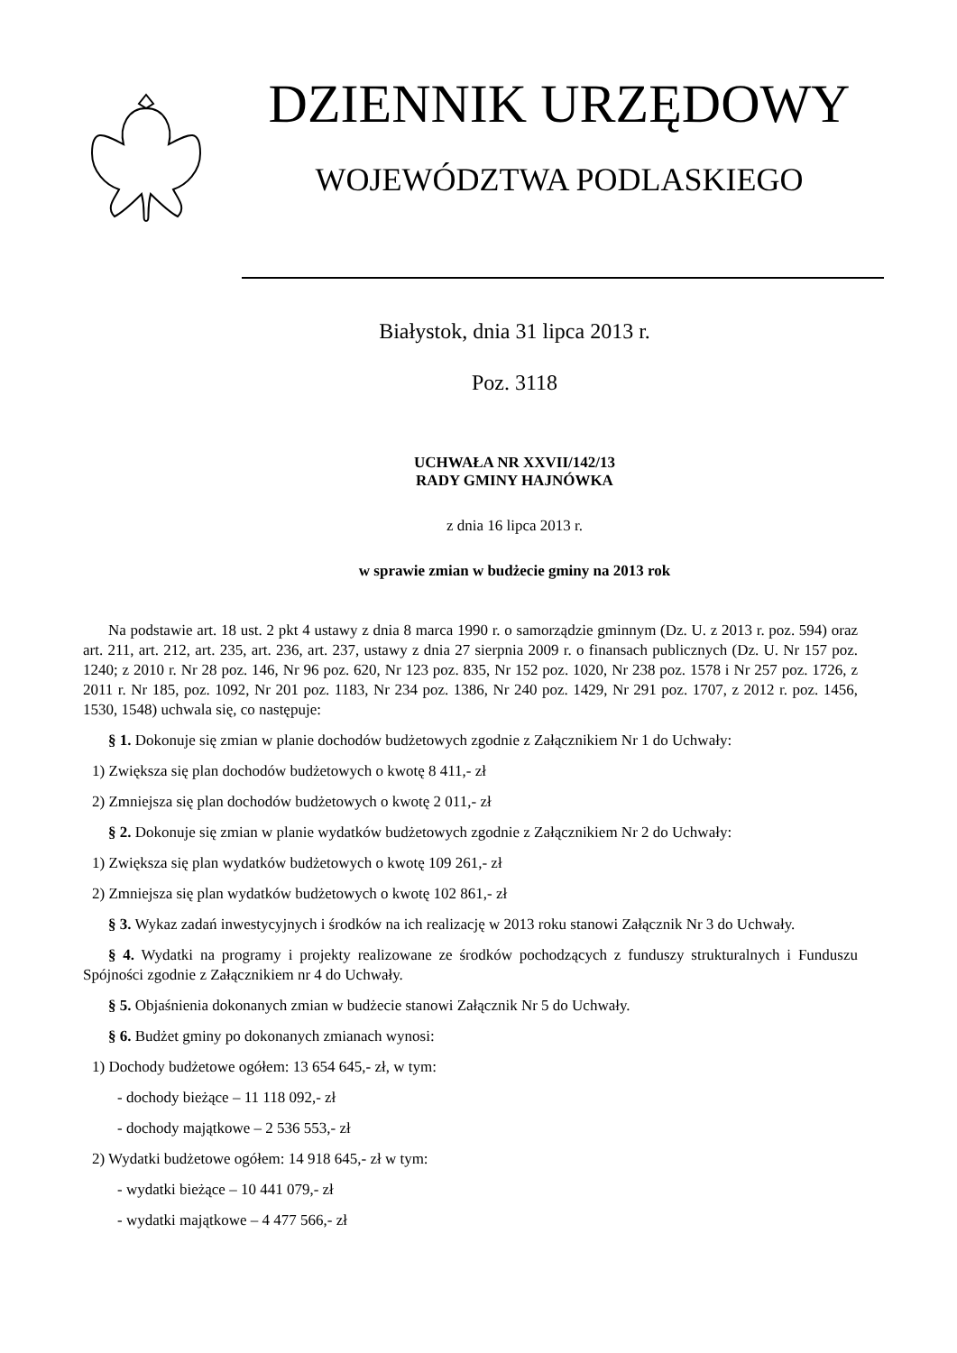DZIENNIK URZĘDOWY
WOJEWÓDZTWA PODLASKIEGO
Białystok, dnia 31 lipca 2013 r.
Poz. 3118
UCHWAŁA NR XXVII/142/13
RADY GMINY HAJNÓWKA
z dnia 16 lipca 2013 r.
w sprawie zmian w budżecie gminy na 2013 rok
Na podstawie art. 18 ust. 2 pkt 4 ustawy z dnia 8 marca 1990 r. o samorządzie gminnym (Dz. U. z 2013 r. poz. 594) oraz art. 211, art. 212, art. 235, art. 236, art. 237, ustawy z dnia 27 sierpnia 2009 r. o finansach publicznych (Dz. U. Nr 157 poz. 1240; z 2010 r. Nr 28 poz. 146, Nr 96 poz. 620, Nr 123 poz. 835, Nr 152 poz. 1020, Nr 238 poz. 1578 i Nr 257 poz. 1726, z 2011 r. Nr 185, poz. 1092, Nr 201 poz. 1183, Nr 234 poz. 1386, Nr 240 poz. 1429, Nr 291 poz. 1707, z 2012 r. poz. 1456, 1530, 1548) uchwala się, co następuje:
§ 1. Dokonuje się zmian w planie dochodów budżetowych zgodnie z Załącznikiem Nr 1 do Uchwały:
1) Zwiększa się plan dochodów budżetowych o kwotę 8 411,- zł
2) Zmniejsza się plan dochodów budżetowych o kwotę 2 011,- zł
§ 2. Dokonuje się zmian w planie wydatków budżetowych zgodnie z Załącznikiem Nr 2 do Uchwały:
1) Zwiększa się plan wydatków budżetowych o kwotę 109 261,- zł
2) Zmniejsza się plan wydatków budżetowych o kwotę 102 861,- zł
§ 3. Wykaz zadań inwestycyjnych i środków na ich realizację w 2013 roku stanowi Załącznik Nr 3 do Uchwały.
§ 4. Wydatki na programy i projekty realizowane ze środków pochodzących z funduszy strukturalnych i Funduszu Spójności zgodnie z Załącznikiem nr 4 do Uchwały.
§ 5. Objaśnienia dokonanych zmian w budżecie stanowi Załącznik Nr 5 do Uchwały.
§ 6. Budżet gminy po dokonanych zmianach wynosi:
1) Dochody budżetowe ogółem: 13 654 645,- zł, w tym:
- dochody bieżące – 11 118 092,- zł
- dochody majątkowe – 2 536 553,- zł
2) Wydatki budżetowe ogółem: 14 918 645,- zł w tym:
- wydatki bieżące – 10 441 079,- zł
- wydatki majątkowe – 4 477 566,- zł